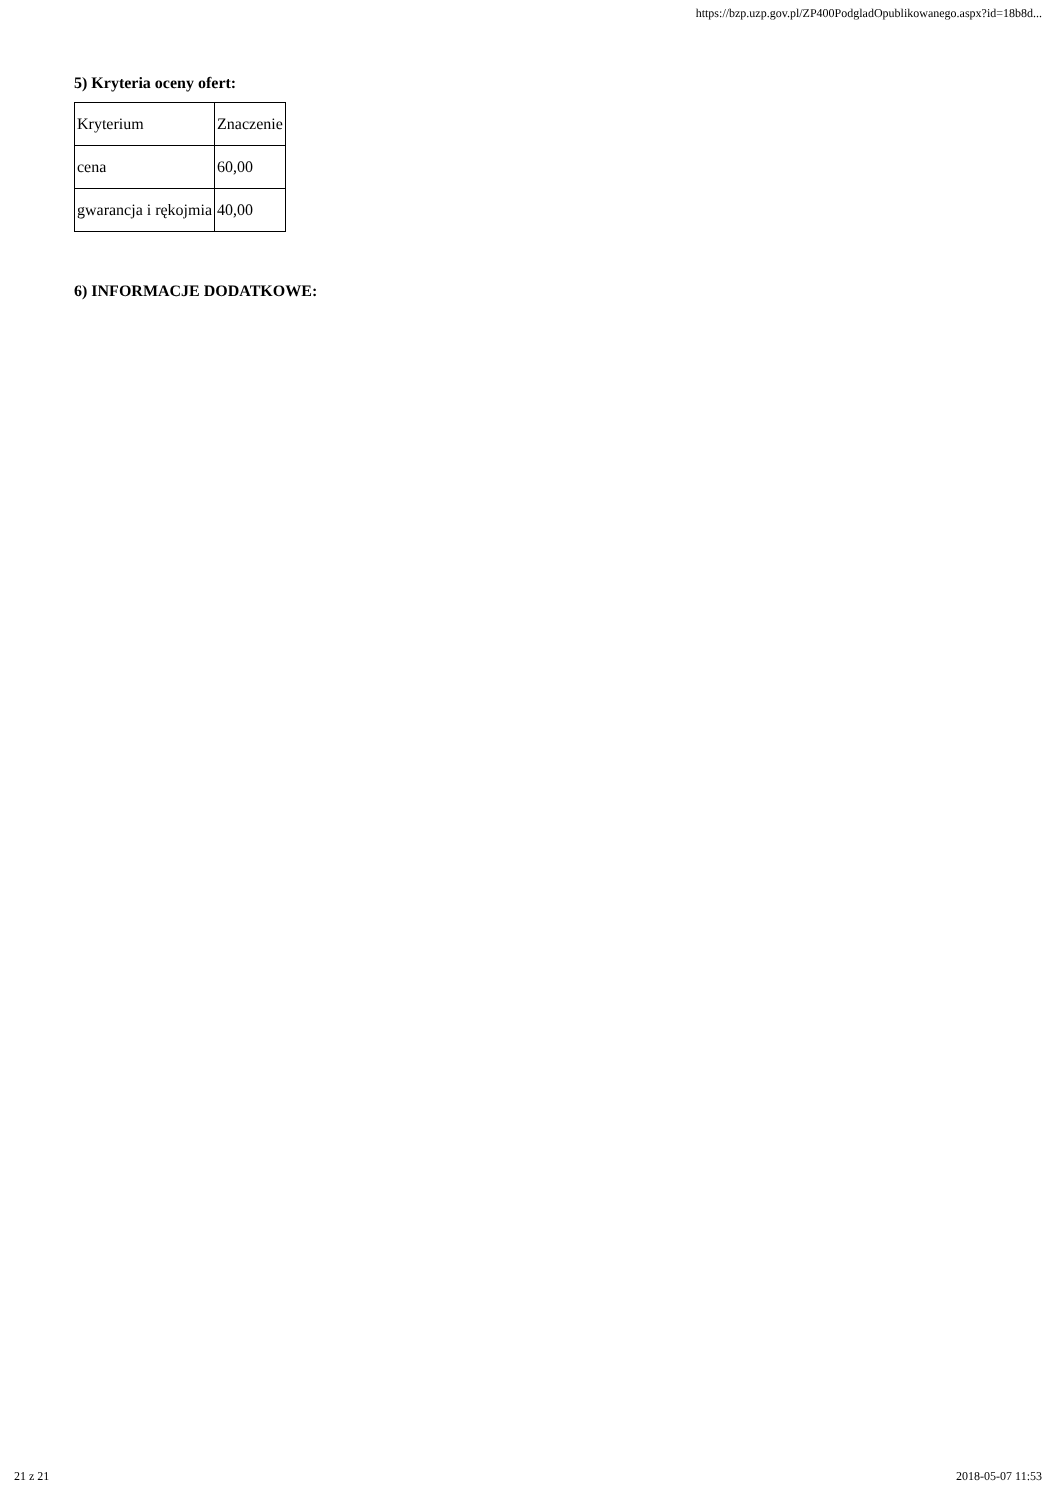https://bzp.uzp.gov.pl/ZP400PodgladOpublikowanego.aspx?id=18b8d...
5) Kryteria oceny ofert:
| Kryterium | Znaczenie |
| cena | 60,00 |
| gwarancja i rękojmia | 40,00 |
6) INFORMACJE DODATKOWE:
21 z 21 2018-05-07 11:53